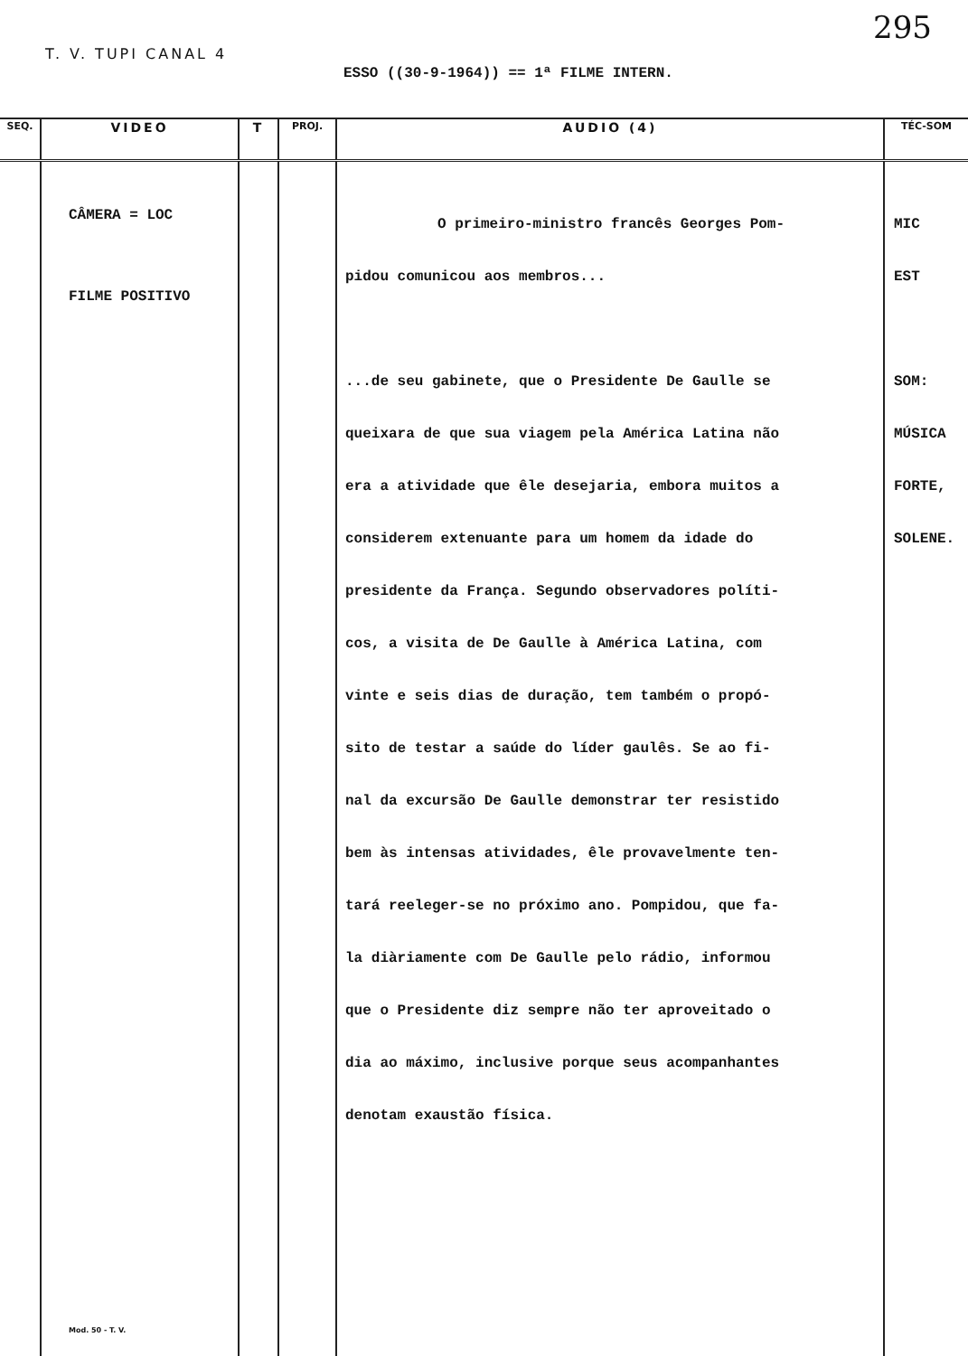T. V. TUPI CANAL 4 295
ESSO ((30-9-1964)) == 1ª FILME INTERN.
| SEQ. | VIDEO | T | PROJ. | AUDIO (4) | TÉC-SOM |
| --- | --- | --- | --- | --- | --- |
| | CÂMERA = LOC FILME POSITIVO Mod. 50 - T. V. | | | O primeiro-ministro francês Georges Pom- pidou comunicou aos membros... ...de seu gabinete, que o Presidente De Gaulle se queixara de que sua viagem pela América Latina não era a atividade que êle desejaria, embora muitos a considerem extenuante para um homem da idade do presidente da França. Segundo observadores políti- cos, a visita de De Gaulle à América Latina, com vinte e seis dias de duração, tem também o propó- sito de testar a saúde do líder gaulês. Se ao fi- nal da excursão De Gaulle demonstrar ter resistido bem às intensas atividades, êle provavelmente ten- tará reeleger-se no próximo ano. Pompidou, que fa- la diàriamente com De Gaulle pelo rádio, informou que o Presidente diz sempre não ter aproveitado o dia ao máximo, inclusive porque seus acompanhantes denotam exaustão física. | MIC EST SOM: MÚSICA FORTE, SOLENE. |